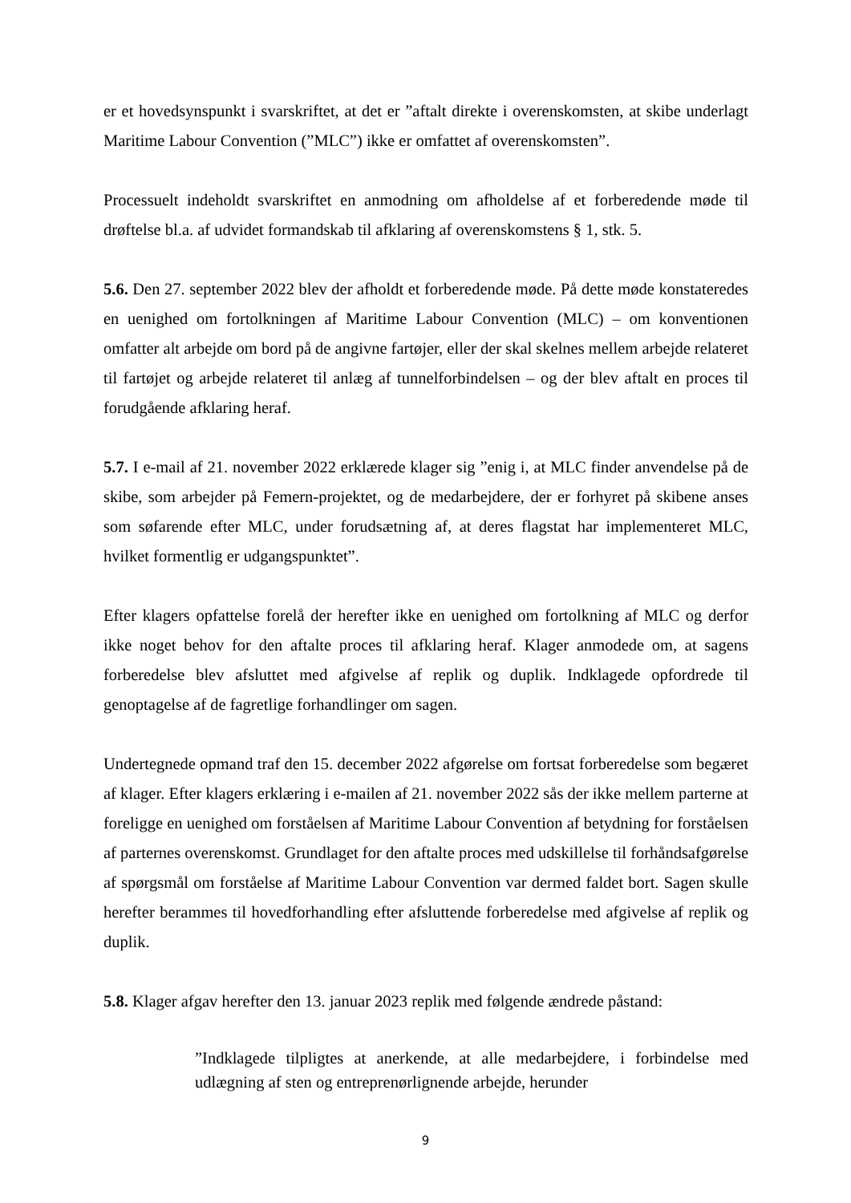er et hovedsynspunkt i svarskriftet, at det er ”aftalt direkte i overenskomsten, at skibe underlagt Maritime Labour Convention (”MLC”) ikke er omfattet af overenskomsten”.
Processuelt indeholdt svarskriftet en anmodning om afholdelse af et forberedende møde til drøftelse bl.a. af udvidet formandskab til afklaring af overenskomstens § 1, stk. 5.
5.6. Den 27. september 2022 blev der afholdt et forberedende møde. På dette møde konstateredes en uenighed om fortolkningen af Maritime Labour Convention (MLC) – om konventionen omfatter alt arbejde om bord på de angivne fartøjer, eller der skal skelnes mellem arbejde relateret til fartøjet og arbejde relateret til anlæg af tunnelforbindelsen – og der blev aftalt en proces til forudgående afklaring heraf.
5.7. I e-mail af 21. november 2022 erklærede klager sig ”enig i, at MLC finder anvendelse på de skibe, som arbejder på Femern-projektet, og de medarbejdere, der er forhyret på skibene anses som søfarende efter MLC, under forudsætning af, at deres flagstat har implementeret MLC, hvilket formentlig er udgangspunktet”.
Efter klagers opfattelse forelå der herefter ikke en uenighed om fortolkning af MLC og derfor ikke noget behov for den aftalte proces til afklaring heraf. Klager anmodede om, at sagens forberedelse blev afsluttet med afgivelse af replik og duplik. Indklagede opfordrede til genoptagelse af de fagretlige forhandlinger om sagen.
Undertegnede opmand traf den 15. december 2022 afgørelse om fortsat forberedelse som begæret af klager. Efter klagers erklæring i e-mailen af 21. november 2022 sås der ikke mellem parterne at foreligge en uenighed om forståelsen af Maritime Labour Convention af betydning for forståelsen af parternes overenskomst. Grundlaget for den aftalte proces med udskillelse til forhåndsafgørelse af spørgsmål om forståelse af Maritime Labour Convention var dermed faldet bort. Sagen skulle herefter berammes til hovedforhandling efter afsluttende forberedelse med afgivelse af replik og duplik.
5.8. Klager afgav herefter den 13. januar 2023 replik med følgende ændrede påstand:
”Indklagede tilpligtes at anerkende, at alle medarbejdere, i forbindelse med udlægning af sten og entreprenørlignende arbejde, herunder
9